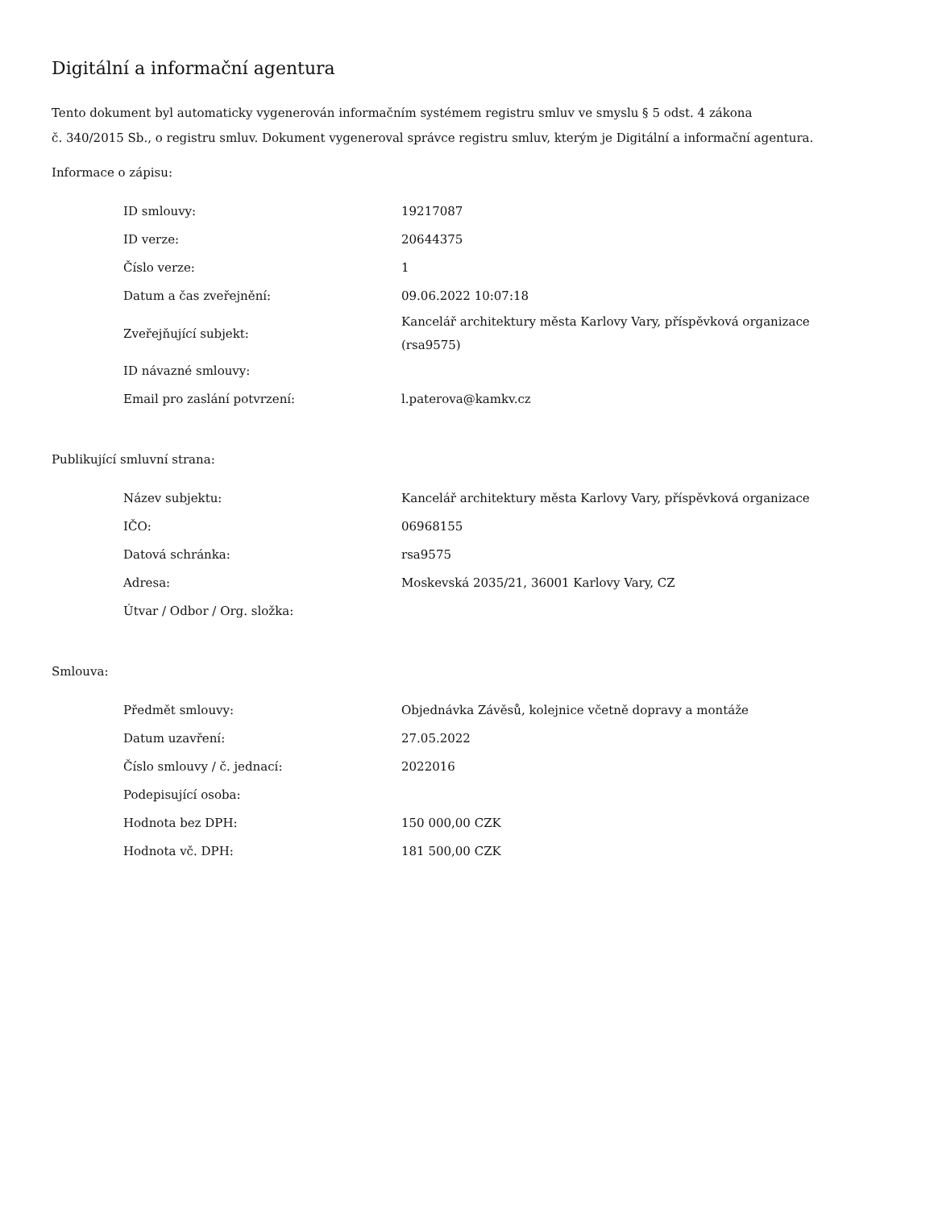Digitální a informační agentura
Tento dokument byl automaticky vygenerován informačním systémem registru smluv ve smyslu § 5 odst. 4 zákona
č. 340/2015 Sb., o registru smluv. Dokument vygeneroval správce registru smluv, kterým je Digitální a informační agentura.
Informace o zápisu:
| ID smlouvy: | 19217087 |
| ID verze: | 20644375 |
| Číslo verze: | 1 |
| Datum a čas zveřejnění: | 09.06.2022 10:07:18 |
| Zveřejňující subjekt: | Kancelář architektury města Karlovy Vary, příspěvková organizace (rsa9575) |
| ID návazné smlouvy: | |
| Email pro zaslání potvrzení: | l.paterova@kamkv.cz |
Publikující smluvní strana:
| Název subjektu: | Kancelář architektury města Karlovy Vary, příspěvková organizace |
| IČO: | 06968155 |
| Datová schránka: | rsa9575 |
| Adresa: | Moskevská 2035/21, 36001 Karlovy Vary, CZ |
| Útvar / Odbor / Org. složka: | |
Smlouva:
| Předmět smlouvy: | Objednávka Závěsů, kolejnice včetně dopravy a montáže |
| Datum uzavření: | 27.05.2022 |
| Číslo smlouvy / č. jednací: | 2022016 |
| Podepisující osoba: | |
| Hodnota bez DPH: | 150 000,00 CZK |
| Hodnota vč. DPH: | 181 500,00 CZK |